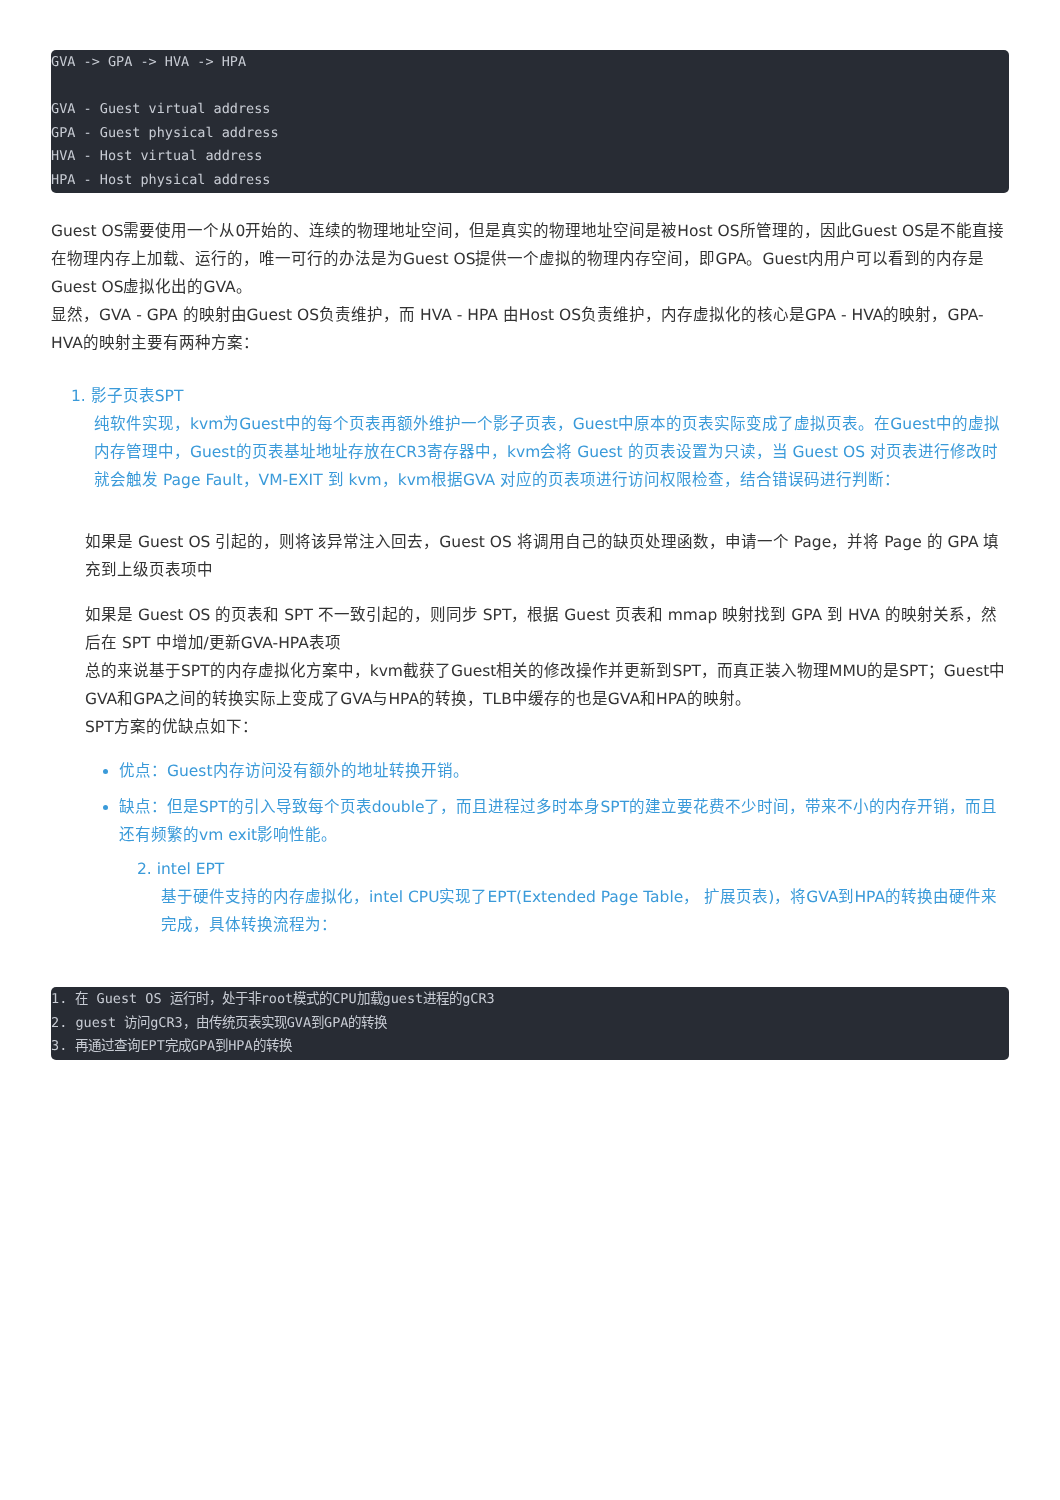GVA -> GPA -> HVA -> HPA

GVA - Guest virtual address
GPA - Guest physical address
HVA - Host virtual address
HPA - Host physical address
Guest OS需要使用一个从0开始的、连续的物理地址空间，但是真实的物理地址空间是被Host OS所管理的，因此Guest OS是不能直接在物理内存上加载、运行的，唯一可行的办法是为Guest OS提供一个虚拟的物理内存空间，即GPA。Guest内用户可以看到的内存是Guest OS虚拟化出的GVA。
显然，GVA - GPA 的映射由Guest OS负责维护，而 HVA - HPA 由Host OS负责维护，内存虚拟化的核心是GPA - HVA的映射，GPA-HVA的映射主要有两种方案：
1. 影子页表SPT
纯软件实现，kvm为Guest中的每个页表再额外维护一个影子页表，Guest中原本的页表实际变成了虚拟页表。在Guest中的虚拟内存管理中，Guest的页表基址地址存放在CR3寄存器中，kvm会将 Guest 的页表设置为只读，当 Guest OS 对页表进行修改时就会触发 Page Fault，VM-EXIT 到 kvm，kvm根据GVA 对应的页表项进行访问权限检查，结合错误码进行判断：
如果是 Guest OS 引起的，则将该异常注入回去，Guest OS 将调用自己的缺页处理函数，申请一个 Page，并将 Page 的 GPA 填充到上级页表项中
如果是 Guest OS 的页表和 SPT 不一致引起的，则同步 SPT，根据 Guest 页表和 mmap 映射找到 GPA 到 HVA 的映射关系，然后在 SPT 中增加/更新GVA-HPA表项
总的来说基于SPT的内存虚拟化方案中，kvm截获了Guest相关的修改操作并更新到SPT，而真正装入物理MMU的是SPT；Guest中GVA和GPA之间的转换实际上变成了GVA与HPA的转换，TLB中缓存的也是GVA和HPA的映射。
SPT方案的优缺点如下：
优点：Guest内存访问没有额外的地址转换开销。
缺点：但是SPT的引入导致每个页表double了，而且进程过多时本身SPT的建立要花费不少时间，带来不小的内存开销，而且还有频繁的vm exit影响性能。
2. intel EPT
基于硬件支持的内存虚拟化，intel CPU实现了EPT(Extended Page Table， 扩展页表)，将GVA到HPA的转换由硬件来完成，具体转换流程为：
1. 在 Guest OS 运行时，处于非root模式的CPU加载guest进程的gCR3
2. guest 访问gCR3，由传统页表实现GVA到GPA的转换
3. 再通过查询EPT完成GPA到HPA的转换